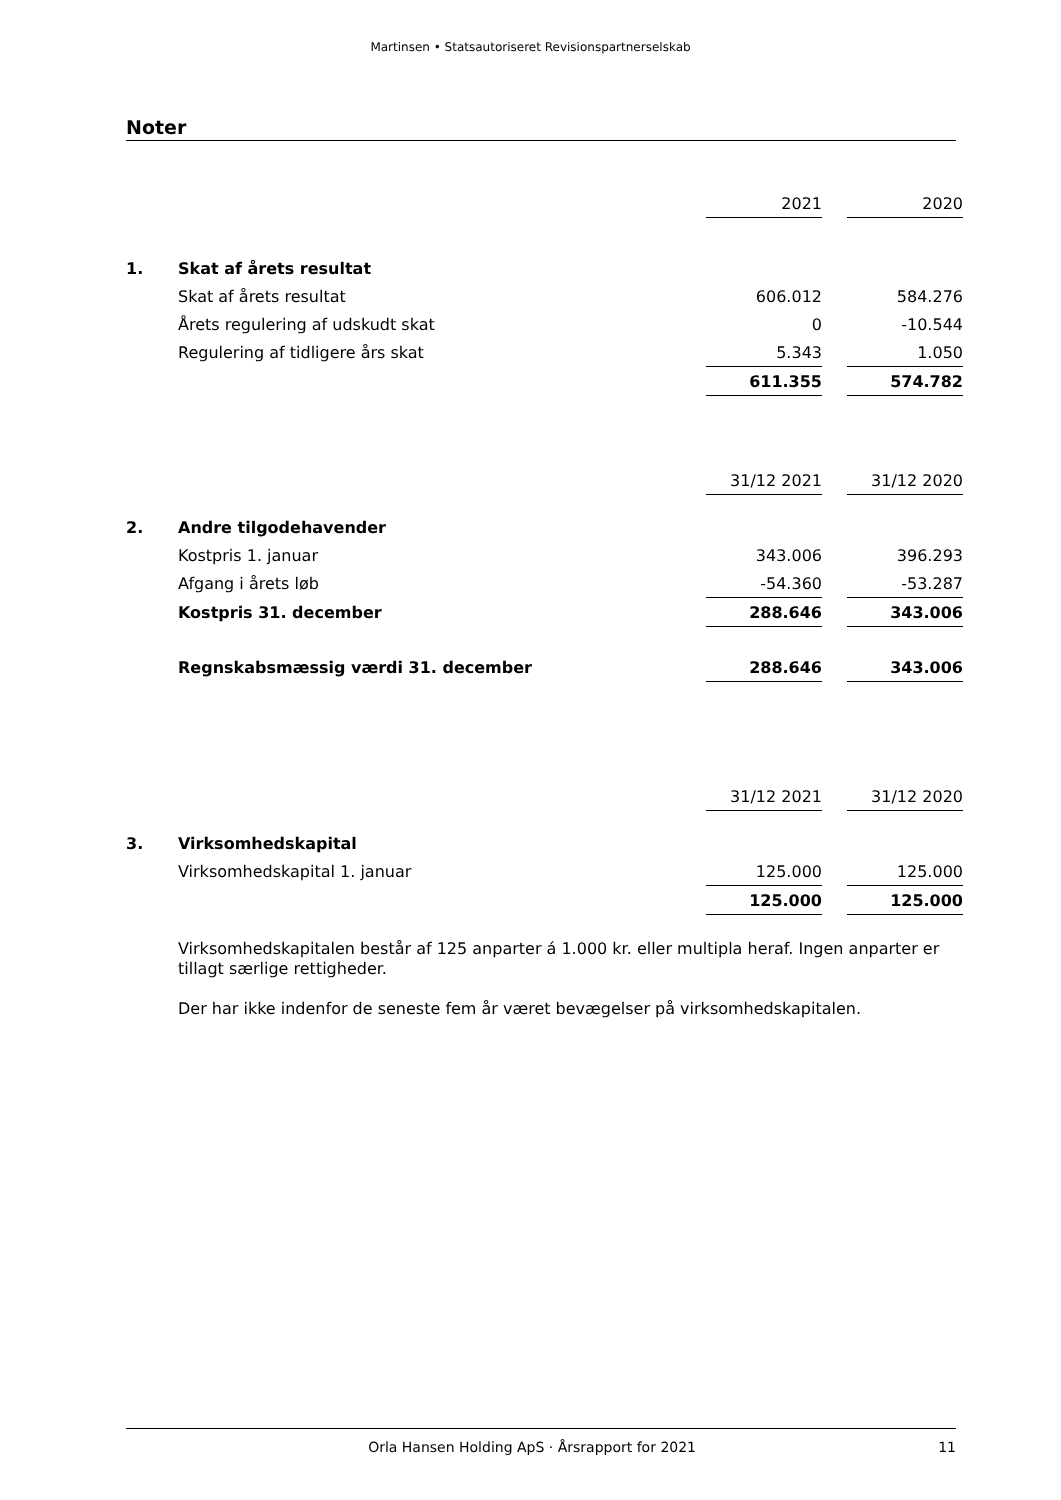Martinsen • Statsautoriseret Revisionspartnerselskab
Noter
| | | 2021 | | 2020 |
| 1. | Skat af årets resultat | | | |
| | Skat af årets resultat | 606.012 | | 584.276 |
| | Årets regulering af udskudt skat | 0 | | -10.544 |
| | Regulering af tidligere års skat | 5.343 | | 1.050 |
| | | 611.355 | | 574.782 |
| | | 31/12 2021 | | 31/12 2020 |
| 2. | Andre tilgodehavender | | | |
| | Kostpris 1. januar | 343.006 | | 396.293 |
| | Afgang i årets løb | -54.360 | | -53.287 |
| | Kostpris 31. december | 288.646 | | 343.006 |
| | Regnskabsmæssig værdi 31. december | 288.646 | | 343.006 |
| | | 31/12 2021 | | 31/12 2020 |
| 3. | Virksomhedskapital | | | |
| | Virksomhedskapital 1. januar | 125.000 | | 125.000 |
| | | 125.000 | | 125.000 |
Virksomhedskapitalen består af 125 anparter á 1.000 kr. eller multipla heraf. Ingen anparter er tillagt særlige rettigheder.
Der har ikke indenfor de seneste fem år været bevægelser på virksomhedskapitalen.
Orla Hansen Holding ApS · Årsrapport for 2021 11